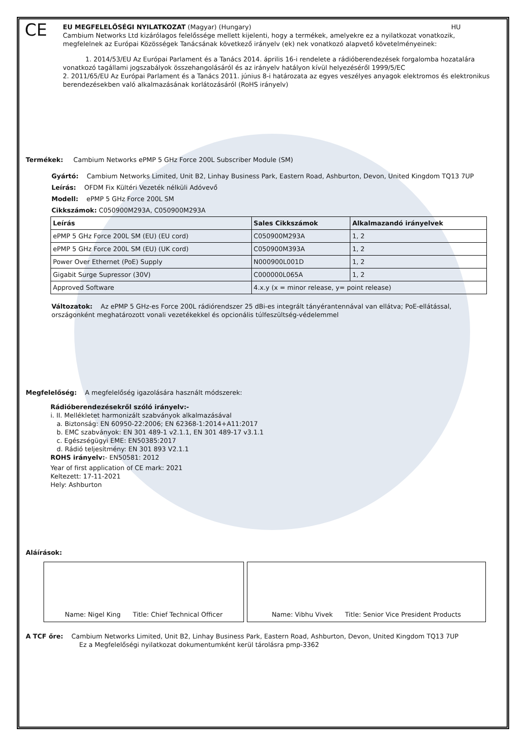CE
EU MEGFELELŐSÉGI NYILATKOZAT (Magyar) (Hungary) HU
Cambium Networks Ltd kizárólagos felelőssége mellett kijelenti, hogy a termékek, amelyekre ez a nyilatkozat vonatkozik, megfelelnek az Európai Közösségek Tanácsának következő irányelv (ek) nek vonatkozó alapvető követelményeinek:
1. 2014/53/EU Az Európai Parlament és a Tanács 2014. április 16-i rendelete a rádióberendezések forgalomba hozatalára vonatkozó tagállami jogszabályok összehangolásáról és az irányelv hatályon kívül helyezéséről 1999/5/EC
2. 2011/65/EU Az Európai Parlament és a Tanács 2011. június 8-i határozata az egyes veszélyes anyagok elektromos és elektronikus berendezésekben való alkalmazásának korlátozásáról (RoHS irányelv)
Termékek: Cambium Networks ePMP 5 GHz Force 200L Subscriber Module (SM)
Gyártó: Cambium Networks Limited, Unit B2, Linhay Business Park, Eastern Road, Ashburton, Devon, United Kingdom TQ13 7UP
Leírás: OFDM Fix Kültéri Vezeték nélküli Adóvevő
Modell: ePMP 5 GHz Force 200L SM
Cikkszámok: C050900M293A, C050900M293A
| Leírás | Sales Cikkszámok | Alkalmazandó irányelvek |
| --- | --- | --- |
| ePMP 5 GHz Force 200L SM (EU) (EU cord) | C050900M293A | 1, 2 |
| ePMP 5 GHz Force 200L SM (EU) (UK cord) | C050900M393A | 1, 2 |
| Power Over Ethernet (PoE) Supply | N000900L001D | 1, 2 |
| Gigabit Surge Supressor (30V) | C000000L065A | 1, 2 |
| Approved Software | 4.x.y (x = minor release, y= point release) | |
Változatok: Az ePMP 5 GHz-es Force 200L rádiórendszer 25 dBi-es integrált tányérantennával van ellátva; PoE-ellátással, országonként meghatározott vonali vezetékekkel és opcionális túlfeszültség-védelemmel
Megfelelőség: A megfelelőség igazolására használt módszerek:
Rádióberendezésekről szóló irányelv:-
i. II. Mellékletet harmonizált szabványok alkalmazásával
a. Biztonság: EN 60950-22:2006; EN 62368-1:2014+A11:2017
b. EMC szabványok: EN 301 489-1 v2.1.1, EN 301 489-17 v3.1.1
c. Egészségügyi EME: EN50385:2017
d. Rádió teljesítmény: EN 301 893 V2.1.1
ROHS irányelv:- EN50581: 2012
Year of first application of CE mark: 2021
Keltezett: 17-11-2021
Hely: Ashburton
Aláírások:
| Name: Nigel King Title: Chief Technical Officer | Name: Vibhu Vivek Title: Senior Vice President Products |
A TCF őre: Cambium Networks Limited, Unit B2, Linhay Business Park, Eastern Road, Ashburton, Devon, United Kingdom TQ13 7UP
Ez a Megfelelőségi nyilatkozat dokumentumként kerül tárolásra pmp-3362